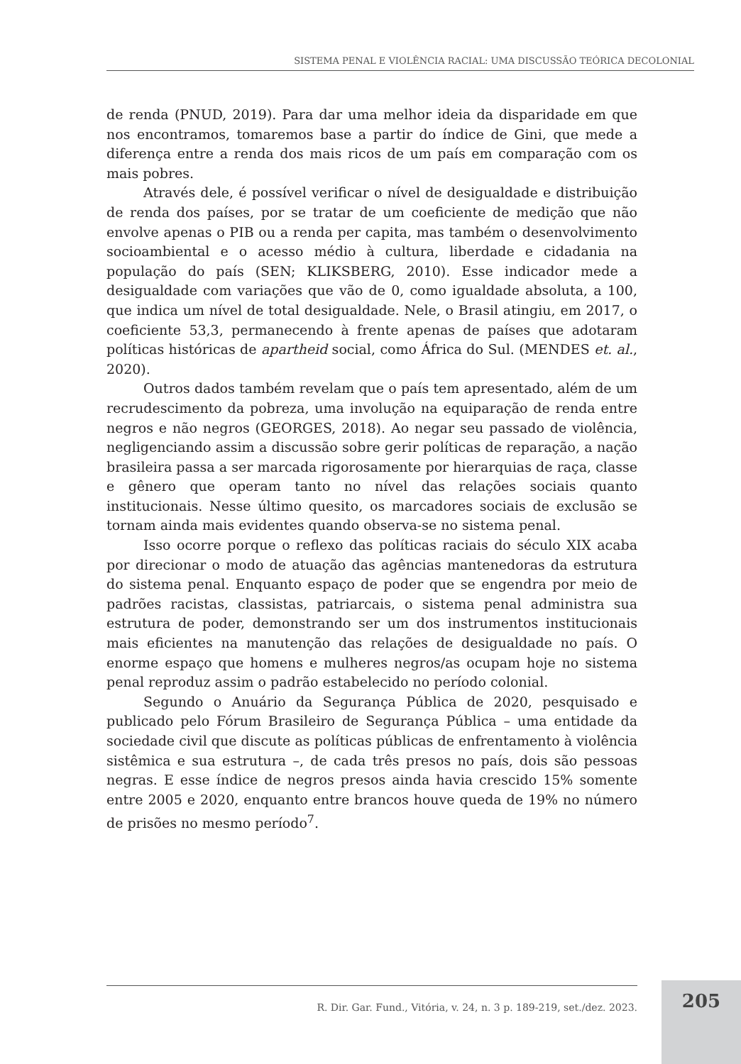SISTEMA PENAL E VIOLÊNCIA RACIAL: UMA DISCUSSÃO TEÓRICA DECOLONIAL
de renda (PNUD, 2019). Para dar uma melhor ideia da disparidade em que nos encontramos, tomaremos base a partir do índice de Gini, que mede a diferença entre a renda dos mais ricos de um país em comparação com os mais pobres.
Através dele, é possível verificar o nível de desigualdade e distribuição de renda dos países, por se tratar de um coeficiente de medição que não envolve apenas o PIB ou a renda per capita, mas também o desenvolvimento socioambiental e o acesso médio à cultura, liberdade e cidadania na população do país (SEN; KLIKSBERG, 2010). Esse indicador mede a desigualdade com variações que vão de 0, como igualdade absoluta, a 100, que indica um nível de total desigualdade. Nele, o Brasil atingiu, em 2017, o coeficiente 53,3, permanecendo à frente apenas de países que adotaram políticas históricas de apartheid social, como África do Sul. (MENDES et. al., 2020).
Outros dados também revelam que o país tem apresentado, além de um recrudescimento da pobreza, uma involução na equiparação de renda entre negros e não negros (GEORGES, 2018). Ao negar seu passado de violência, negligenciando assim a discussão sobre gerir políticas de reparação, a nação brasileira passa a ser marcada rigorosamente por hierarquias de raça, classe e gênero que operam tanto no nível das relações sociais quanto institucionais. Nesse último quesito, os marcadores sociais de exclusão se tornam ainda mais evidentes quando observa-se no sistema penal.
Isso ocorre porque o reflexo das políticas raciais do século XIX acaba por direcionar o modo de atuação das agências mantenedoras da estrutura do sistema penal. Enquanto espaço de poder que se engendra por meio de padrões racistas, classistas, patriarcais, o sistema penal administra sua estrutura de poder, demonstrando ser um dos instrumentos institucionais mais eficientes na manutenção das relações de desigualdade no país. O enorme espaço que homens e mulheres negros/as ocupam hoje no sistema penal reproduz assim o padrão estabelecido no período colonial.
Segundo o Anuário da Segurança Pública de 2020, pesquisado e publicado pelo Fórum Brasileiro de Segurança Pública – uma entidade da sociedade civil que discute as políticas públicas de enfrentamento à violência sistêmica e sua estrutura –, de cada três presos no país, dois são pessoas negras. E esse índice de negros presos ainda havia crescido 15% somente entre 2005 e 2020, enquanto entre brancos houve queda de 19% no número de prisões no mesmo período<sup>7</sup>.
R. Dir. Gar. Fund., Vitória, v. 24, n. 3 p. 189-219, set./dez. 2023.
205